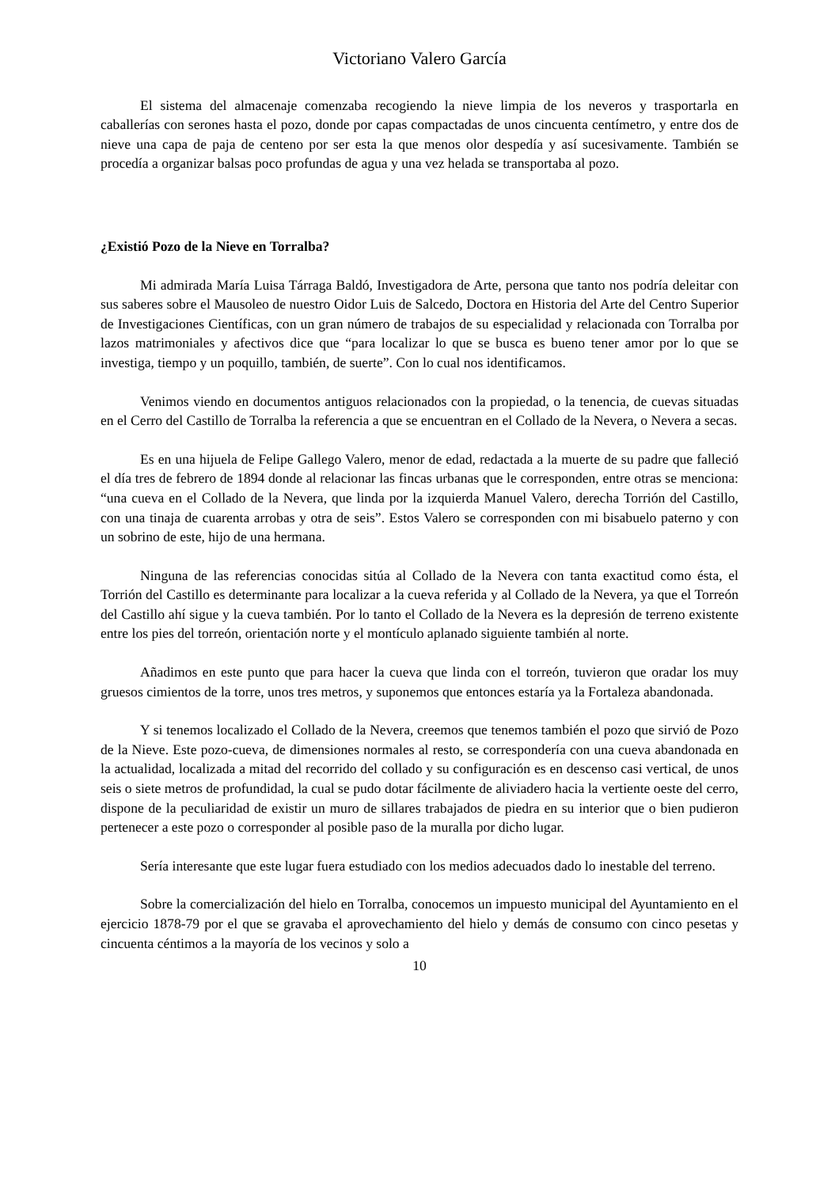Victoriano Valero García
El sistema del almacenaje comenzaba recogiendo la nieve limpia de los neveros y trasportarla en caballerías con serones hasta el pozo, donde por capas compactadas de unos cincuenta centímetro, y entre dos de nieve una capa de paja de centeno por ser esta la que menos olor despedía y así sucesivamente. También se procedía a organizar balsas poco profundas de agua y una vez helada se transportaba al pozo.
¿Existió Pozo de la Nieve en Torralba?
Mi admirada María Luisa Tárraga Baldó, Investigadora de Arte, persona que tanto nos podría deleitar con sus saberes sobre el Mausoleo de nuestro Oidor Luis de Salcedo, Doctora en Historia del Arte del Centro Superior de Investigaciones Científicas, con un gran número de trabajos de su especialidad y relacionada con Torralba por lazos matrimoniales y afectivos dice que “para localizar lo que se busca es bueno tener amor por lo que se investiga, tiempo y un poquillo, también, de suerte”. Con lo cual nos identificamos.
Venimos viendo en documentos antiguos relacionados con la propiedad, o la tenencia, de cuevas situadas en el Cerro del Castillo de Torralba la referencia a que se encuentran en el Collado de la Nevera, o Nevera a secas.
Es en una hijuela de Felipe Gallego Valero, menor de edad, redactada a la muerte de su padre que falleció el día tres de febrero de 1894 donde al relacionar las fincas urbanas que le corresponden, entre otras se menciona: “una cueva en el Collado de la Nevera, que linda por la izquierda Manuel Valero, derecha Torrión del Castillo, con una tinaja de cuarenta arrobas y otra de seis”. Estos Valero se corresponden con mi bisabuelo paterno y con un sobrino de este, hijo de una hermana.
Ninguna de las referencias conocidas sitúa al Collado de la Nevera con tanta exactitud como ésta, el Torrión del Castillo es determinante para localizar a la cueva referida y al Collado de la Nevera, ya que el Torreón del Castillo ahí sigue y la cueva también. Por lo tanto el Collado de la Nevera es la depresión de terreno existente entre los pies del torreón, orientación norte y el montículo aplanado siguiente también al norte.
Añadimos en este punto que para hacer la cueva que linda con el torreón, tuvieron que oradar los muy gruesos cimientos de la torre, unos tres metros, y suponemos que entonces estaría ya la Fortaleza abandonada.
Y si tenemos localizado el Collado de la Nevera, creemos que tenemos también el pozo que sirvió de Pozo de la Nieve. Este pozo-cueva, de dimensiones normales al resto, se correspondería con una cueva abandonada en la actualidad, localizada a mitad del recorrido del collado y su configuración es en descenso casi vertical, de unos seis o siete metros de profundidad, la cual se pudo dotar fácilmente de aliviadero hacia la vertiente oeste del cerro, dispone de la peculiaridad de existir un muro de sillares trabajados de piedra en su interior que o bien pudieron pertenecer a este pozo o corresponder al posible paso de la muralla por dicho lugar.
Sería interesante que este lugar fuera estudiado con los medios adecuados dado lo inestable del terreno.
Sobre la comercialización del hielo en Torralba, conocemos un impuesto municipal del Ayuntamiento en el ejercicio 1878-79 por el que se gravaba el aprovechamiento del hielo y demás de consumo con cinco pesetas y cincuenta céntimos a la mayoría de los vecinos y solo a
10